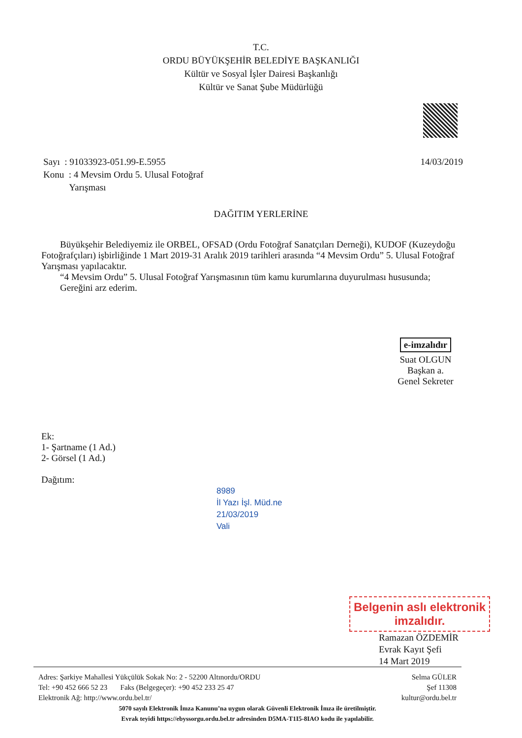T.C.
ORDU BÜYÜKŞEHİR BELEDİYE BAŞKANLIĞI
Kültür ve Sosyal İşler Dairesi Başkanlığı
Kültür ve Sanat Şube Müdürlüğü
Sayı : 91033923-051.99-E.5955
Konu : 4 Mevsim Ordu 5. Ulusal Fotoğraf
Yarışması
14/03/2019
DAĞITIM YERLERİNE
Büyükşehir Belediyemiz ile ORBEL, OFSAD (Ordu Fotoğraf Sanatçıları Derneği), KUDOF (Kuzeydoğu Fotoğrafçıları) işbirliğinde 1 Mart 2019-31 Aralık 2019 tarihleri arasında “4 Mevsim Ordu” 5. Ulusal Fotoğraf Yarışması yapılacaktır.
“4 Mevsim Ordu” 5. Ulusal Fotoğraf Yarışmasının tüm kamu kurumlarına duyurulması hususunda;
Gereğini arz ederim.
e-imzalıdır
Suat OLGUN
Başkan a.
Genel Sekreter
Ek:
1- Şartname (1 Ad.)
2- Görsel (1 Ad.)
Dağıtım:
8989
İl Yazı İşl. Müd.ne
21/03/2019
Vali
Belgenin aslı elektronik imzalıdır.
Ramazan ÖZDEMİR
Evrak Kayıt Şefi
14 Mart 2019
Adres: Şarkiye Mahallesi Yükçülük Sokak No: 2 - 52200 Altınordu/ORDU Selma GÜLER
Tel: +90 452 666 52 23 Faks (Belgegeçer): +90 452 233 25 47 Şef 11308
Elektronik Ağ: http://www.ordu.bel.tr/ kultur@ordu.bel.tr
5070 sayılı Elektronik İmza Kanunu’na uygun olarak Güvenli Elektronik İmza ile üretilmiştir.
Evrak teyidi https://ebyssorgu.ordu.bel.tr adresinden D5MA-T1I5-8IAO kodu ile yapılabilir.